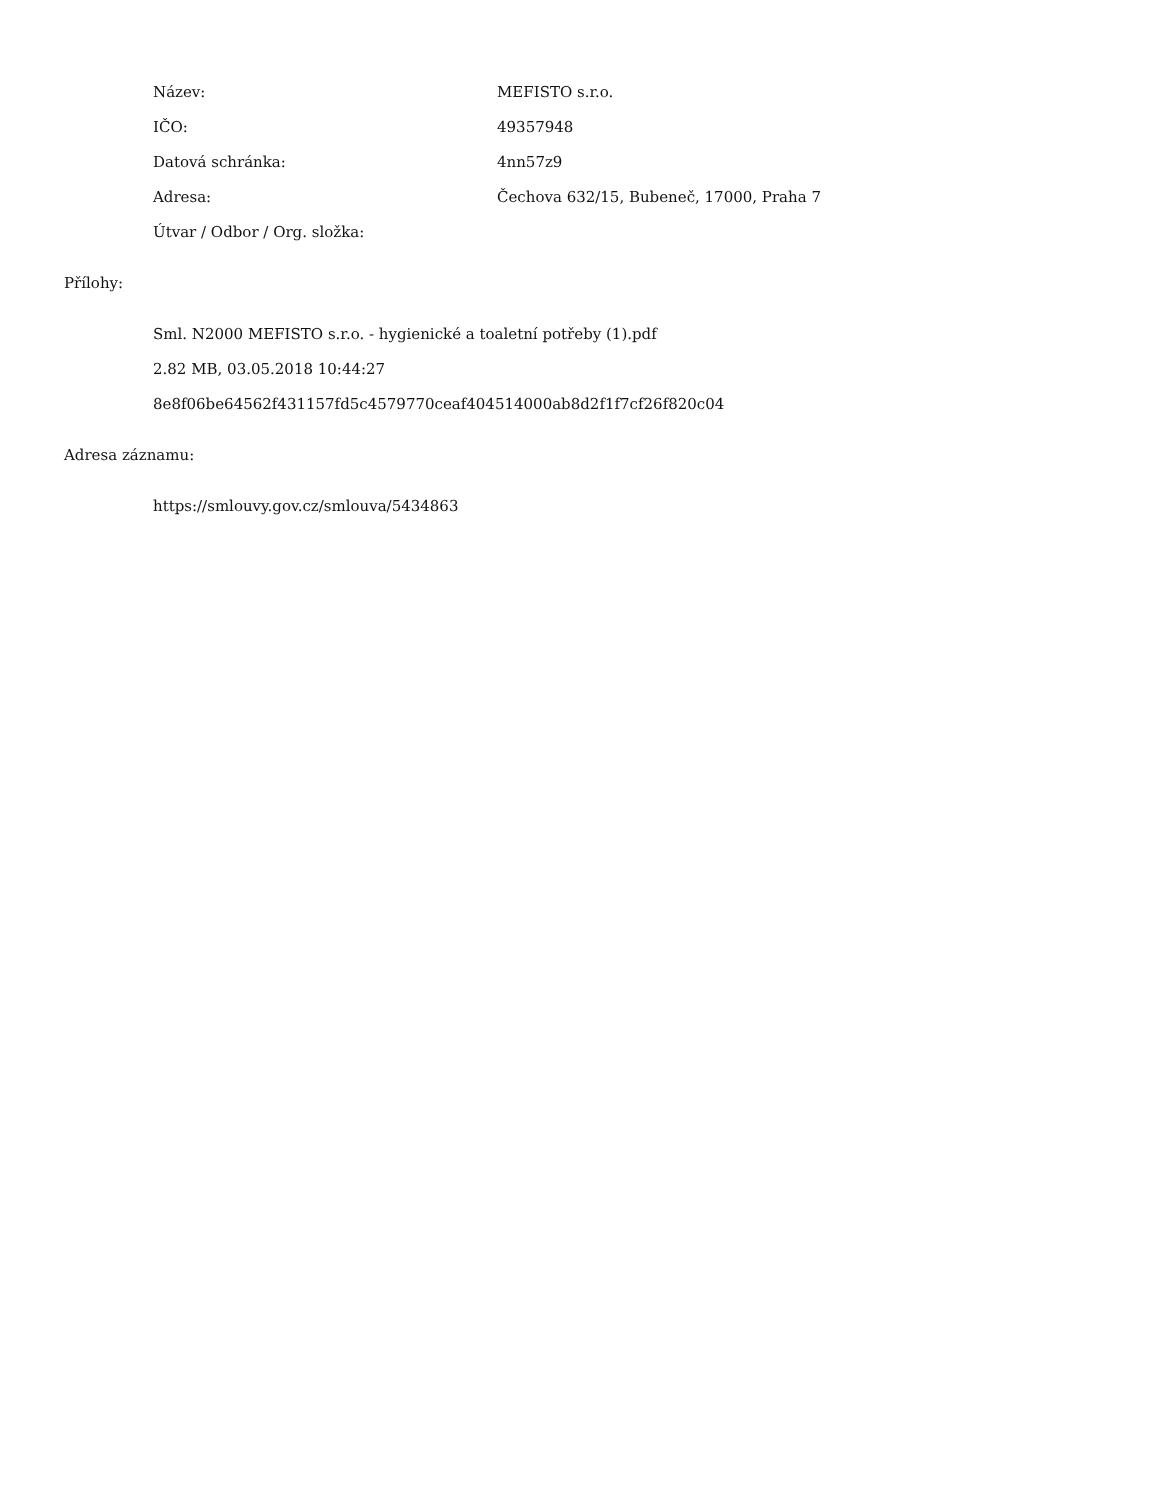Název: MEFISTO s.r.o.
IČO: 49357948
Datová schránka: 4nn57z9
Adresa: Čechova 632/15, Bubeneč, 17000, Praha 7
Útvar / Odbor / Org. složka:
Přílohy:
Sml. N2000 MEFISTO s.r.o. - hygienické a toaletní potřeby (1).pdf
2.82 MB, 03.05.2018 10:44:27
8e8f06be64562f431157fd5c4579770ceaf404514000ab8d2f1f7cf26f820c04
Adresa záznamu:
https://smlouvy.gov.cz/smlouva/5434863